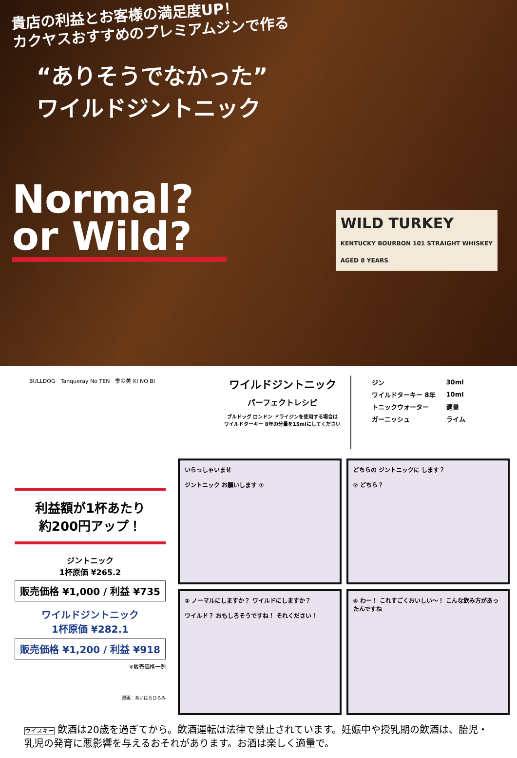貴店の利益とお客様の満足度UP！
カクヤスおすすめのプレミアムジンで作る
“ありそうでなかった”
ワイルドジントニック
Normal?
or Wild?
WILD TURKEY
KENTUCKY BOURBON 101 STRAIGHT WHISKEY
AGED 8 YEARS
BULLDOG　Tanqueray No TEN　季の美 KI NO BI
ワイルドジントニック
パーフェクトレシピ
ブルドッグ ロンドン ドライジンを使用する場合は
ワイルドターキー 8年の分量を15mlにしてください
| ジン | 30ml |
| ワイルドターキー 8年 | 10ml |
| トニックウォーター | 適量 |
| ガーニッシュ | ライム |
利益額が1杯あたり
約200円アップ！
ジントニック
1杯原価 ¥265.2
販売価格 ¥1,000 / 利益 ¥735
ワイルドジントニック
1杯原価 ¥282.1
販売価格 ¥1,200 / 利益 ¥918
※販売価格一例
漫画：あいはらひろみ
いらっしゃいませ
ジントニック お願いします ①
どちらの ジントニックに します？
② どちら？
③ ノーマルにしますか？ ワイルドにしますか？
ワイルド？ おもしろそうですね！ それください！
④ わー！ これすごくおいしい～！ こんな飲み方があったんですね
ウイスキー 飲酒は20歳を過ぎてから。飲酒運転は法律で禁止されています。妊娠中や授乳期の飲酒は、胎児・乳児の発育に悪影響を与えるおそれがあります。お酒は楽しく適量で。